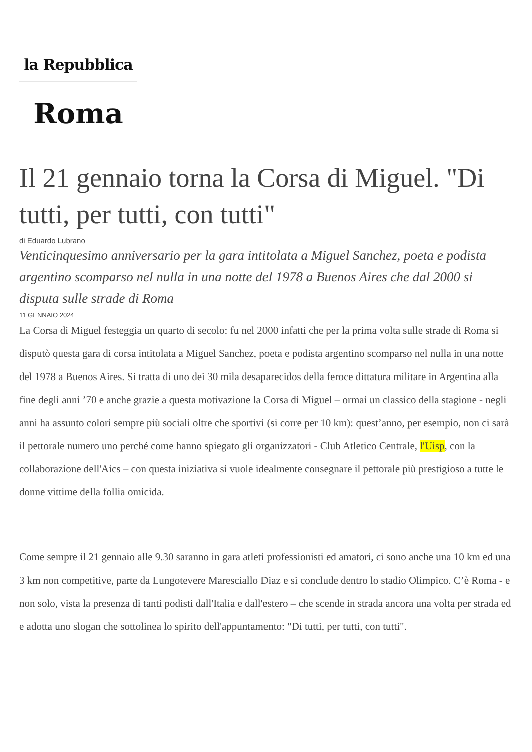la Repubblica
Roma
Il 21 gennaio torna la Corsa di Miguel. "Di tutti, per tutti, con tutti"
di Eduardo Lubrano
Venticinquesimo anniversario per la gara intitolata a Miguel Sanchez, poeta e podista argentino scomparso nel nulla in una notte del 1978 a Buenos Aires che dal 2000 si disputa sulle strade di Roma
11 GENNAIO 2024
La Corsa di Miguel festeggia un quarto di secolo: fu nel 2000 infatti che per la prima volta sulle strade di Roma si disputò questa gara di corsa intitolata a Miguel Sanchez, poeta e podista argentino scomparso nel nulla in una notte del 1978 a Buenos Aires. Si tratta di uno dei 30 mila desaparecidos della feroce dittatura militare in Argentina alla fine degli anni ’70 e anche grazie a questa motivazione la Corsa di Miguel – ormai un classico della stagione - negli anni ha assunto colori sempre più sociali oltre che sportivi (si corre per 10 km): quest’anno, per esempio, non ci sarà il pettorale numero uno perché come hanno spiegato gli organizzatori - Club Atletico Centrale, l'Uisp, con la collaborazione dell'Aics – con questa iniziativa si vuole idealmente consegnare il pettorale più prestigioso a tutte le donne vittime della follia omicida.
Come sempre il 21 gennaio alle 9.30 saranno in gara atleti professionisti ed amatori, ci sono anche una 10 km ed una 3 km non competitive, parte da Lungotevere Maresciallo Diaz e si conclude dentro lo stadio Olimpico. C’è Roma - e non solo, vista la presenza di tanti podisti dall'Italia e dall'estero – che scende in strada ancora una volta per strada ed e adotta uno slogan che sottolinea lo spirito dell'appuntamento: "Di tutti, per tutti, con tutti".